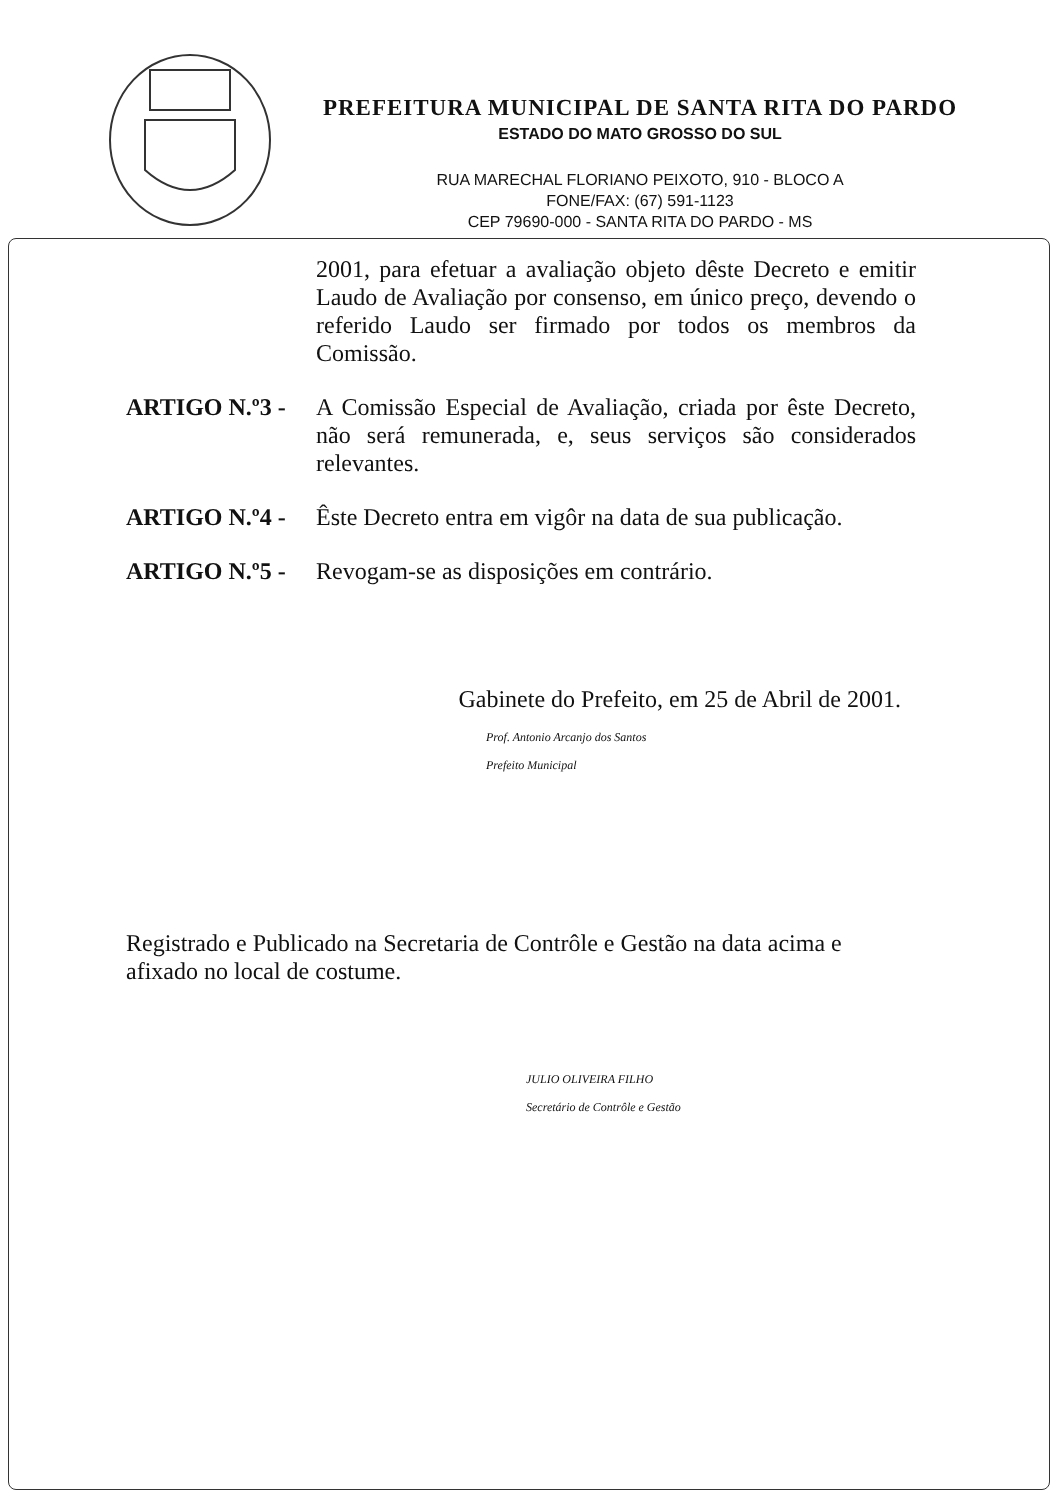PREFEITURA MUNICIPAL DE SANTA RITA DO PARDO
ESTADO DO MATO GROSSO DO SUL
RUA MARECHAL FLORIANO PEIXOTO, 910 - BLOCO A
FONE/FAX: (67) 591-1123
CEP 79690-000 - SANTA RITA DO PARDO - MS
2001, para efetuar a avaliação objeto dêste Decreto e emitir Laudo de Avaliação por consenso, em único preço, devendo o referido Laudo ser firmado por todos os membros da Comissão.
ARTIGO N.º3 - A Comissão Especial de Avaliação, criada por êste Decreto, não será remunerada, e, seus serviços são considerados relevantes.
ARTIGO N.º4 - Êste Decreto entra em vigôr na data de sua publicação.
ARTIGO N.º5 - Revogam-se as disposições em contrário.
Gabinete do Prefeito, em 25 de Abril de 2001.
Prof. Antonio Arcanjo dos Santos
Prefeito Municipal
Registrado e Publicado na Secretaria de Contrôle e Gestão na data acima e afixado no local de costume.
JULIO OLIVEIRA FILHO
Secretário de Contrôle e Gestão